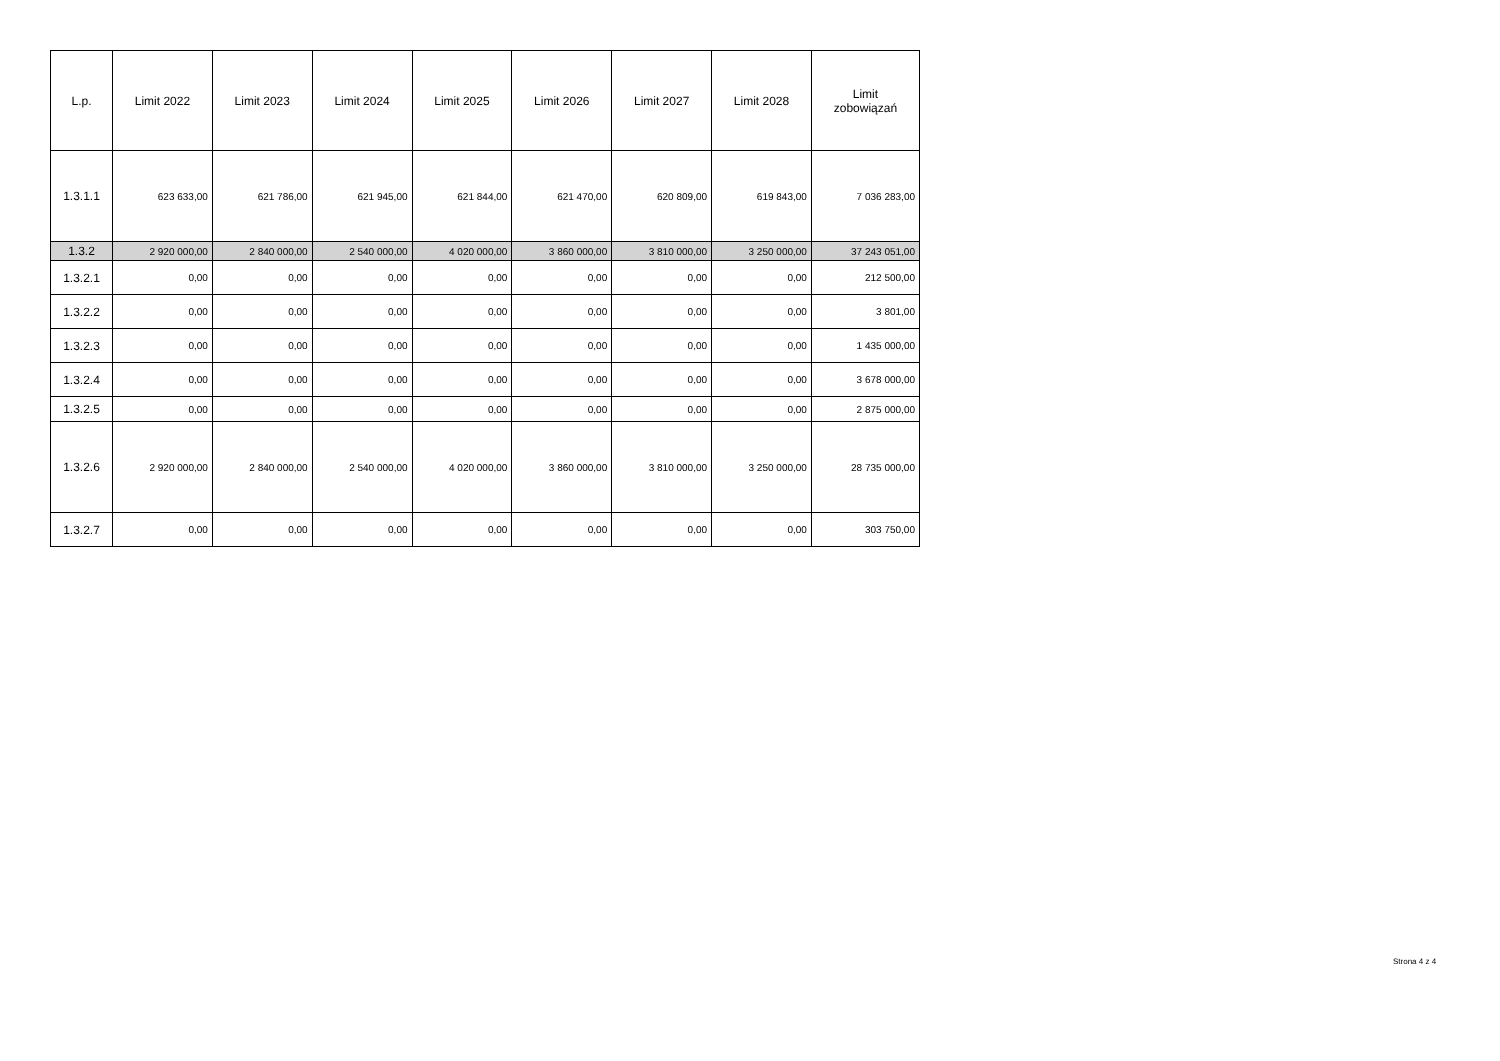| L.p. | Limit 2022 | Limit 2023 | Limit 2024 | Limit 2025 | Limit 2026 | Limit 2027 | Limit 2028 | Limit zobowiązań |
| --- | --- | --- | --- | --- | --- | --- | --- | --- |
| 1.3.1.1 | 623 633,00 | 621 786,00 | 621 945,00 | 621 844,00 | 621 470,00 | 620 809,00 | 619 843,00 | 7 036 283,00 |
| 1.3.2 | 2 920 000,00 | 2 840 000,00 | 2 540 000,00 | 4 020 000,00 | 3 860 000,00 | 3 810 000,00 | 3 250 000,00 | 37 243 051,00 |
| 1.3.2.1 | 0,00 | 0,00 | 0,00 | 0,00 | 0,00 | 0,00 | 0,00 | 212 500,00 |
| 1.3.2.2 | 0,00 | 0,00 | 0,00 | 0,00 | 0,00 | 0,00 | 0,00 | 3 801,00 |
| 1.3.2.3 | 0,00 | 0,00 | 0,00 | 0,00 | 0,00 | 0,00 | 0,00 | 1 435 000,00 |
| 1.3.2.4 | 0,00 | 0,00 | 0,00 | 0,00 | 0,00 | 0,00 | 0,00 | 3 678 000,00 |
| 1.3.2.5 | 0,00 | 0,00 | 0,00 | 0,00 | 0,00 | 0,00 | 0,00 | 2 875 000,00 |
| 1.3.2.6 | 2 920 000,00 | 2 840 000,00 | 2 540 000,00 | 4 020 000,00 | 3 860 000,00 | 3 810 000,00 | 3 250 000,00 | 28 735 000,00 |
| 1.3.2.7 | 0,00 | 0,00 | 0,00 | 0,00 | 0,00 | 0,00 | 0,00 | 303 750,00 |
Strona 4 z 4